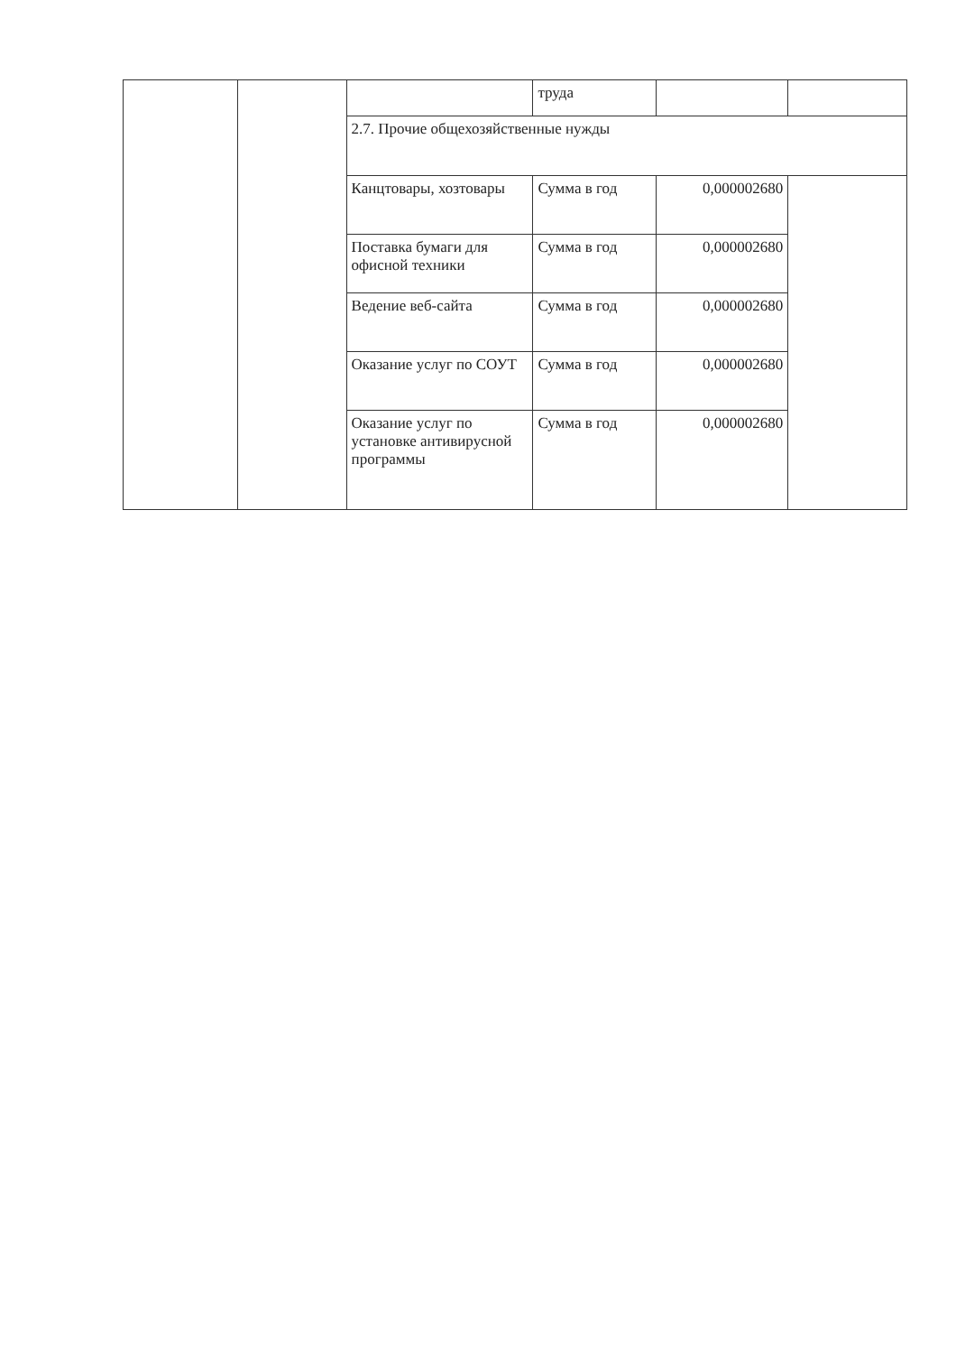| | | | труда | | |
| | | 2.7. Прочие общехозяйственные нужды | | | |
| | | Канцтовары, хозтовары | Сумма в год | 0,000002680 | |
| | | Поставка бумаги для офисной техники | Сумма в год | 0,000002680 | |
| | | Ведение веб-сайта | Сумма в год | 0,000002680 | |
| | | Оказание услуг по СОУТ | Сумма в год | 0,000002680 | |
| | | Оказание услуг по установке антивирусной программы | Сумма в год | 0,000002680 | |